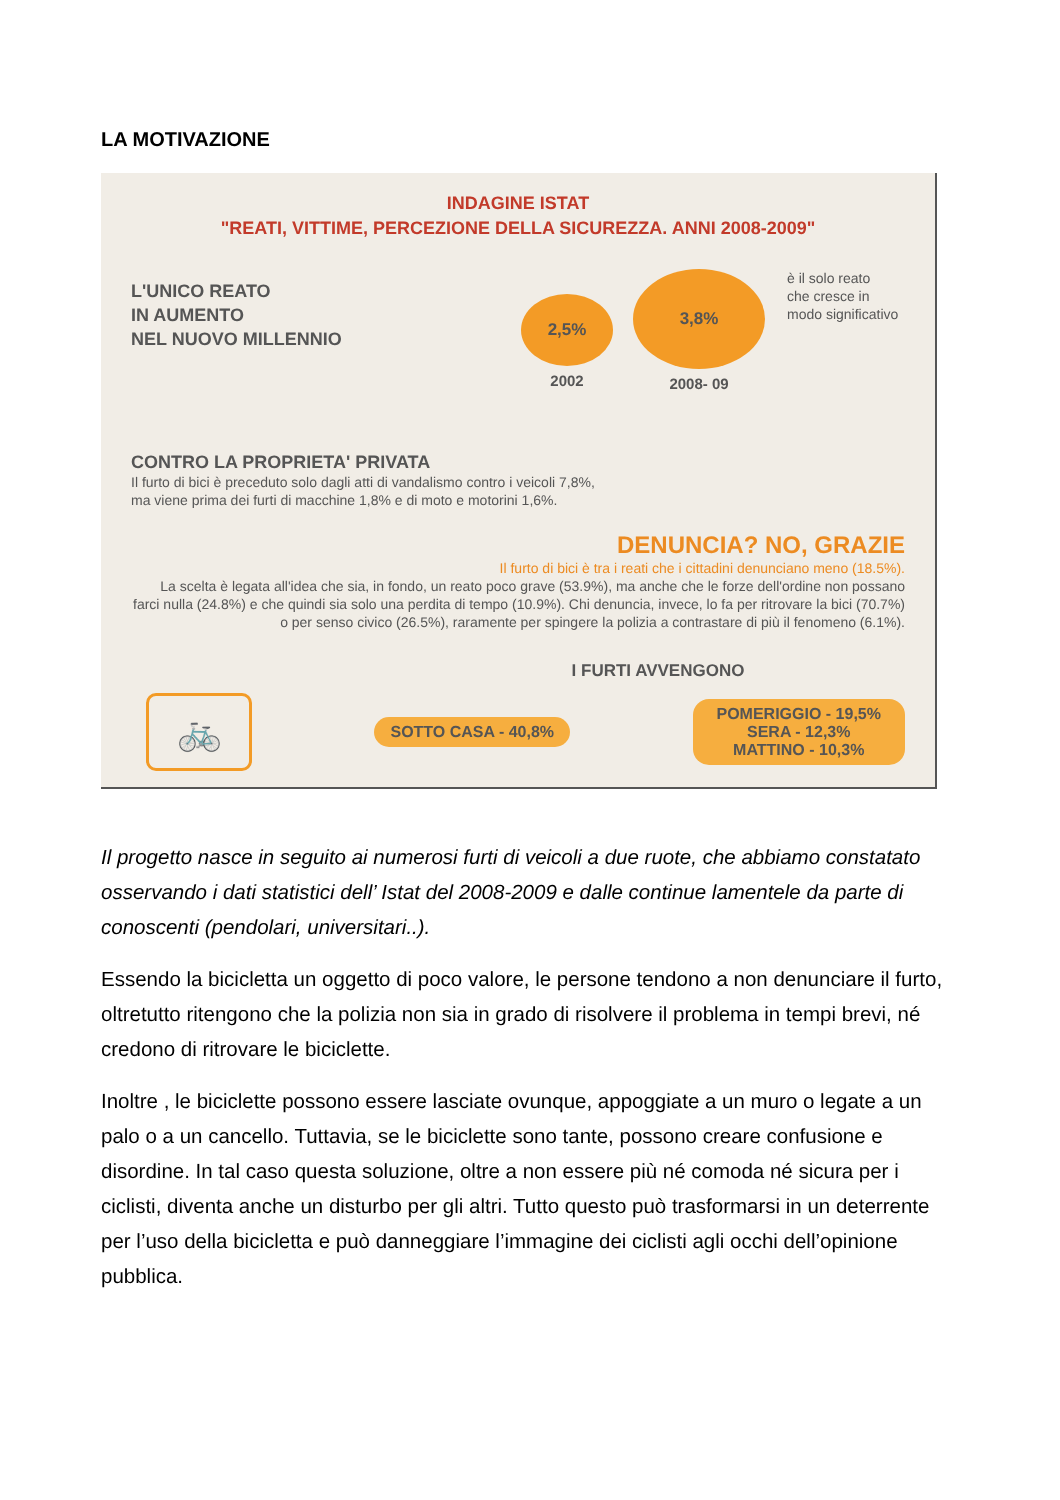LA MOTIVAZIONE
INDAGINE ISTAT
"REATI, VITTIME, PERCEZIONE DELLA SICUREZZA. ANNI 2008-2009"
L'UNICO REATO
IN AUMENTO
NEL NUOVO MILLENNIO
2,5%
2002
3,8%
2008- 09
è il solo reato
che cresce in
modo significativo
CONTRO LA PROPRIETA' PRIVATA
Il furto di bici è preceduto solo dagli atti di vandalismo contro i veicoli 7,8%,
ma viene prima dei furti di macchine 1,8% e di moto e motorini 1,6%.
DENUNCIA? NO, GRAZIE
Il furto di bici è tra i reati che i cittadini denunciano meno (18.5%).
La scelta è legata all'idea che sia, in fondo, un reato poco grave (53.9%), ma anche che le forze dell'ordine non possano farci nulla (24.8%) e che quindi sia solo una perdita di tempo (10.9%). Chi denuncia, invece, lo fa per ritrovare la bici (70.7%) o per senso civico (26.5%), raramente per spingere la polizia a contrastare di più il fenomeno (6.1%).
I FURTI AVVENGONO
🚲
SOTTO CASA - 40,8%
POMERIGGIO - 19,5%
SERA - 12,3%
MATTINO - 10,3%
Il progetto nasce in seguito ai numerosi furti di veicoli a due ruote, che abbiamo constatato osservando i dati statistici dell’ Istat del 2008-2009 e dalle continue lamentele da parte di conoscenti (pendolari, universitari..).
Essendo la bicicletta un oggetto di poco valore, le persone tendono a non denunciare il furto, oltretutto ritengono che la polizia non sia in grado di risolvere il problema in tempi brevi, né credono di ritrovare le biciclette.
Inoltre , le biciclette possono essere lasciate ovunque, appoggiate a un muro o legate a un palo o a un cancello. Tuttavia, se le biciclette sono tante, possono creare confusione e disordine. In tal caso questa soluzione, oltre a non essere più né comoda né sicura per i ciclisti, diventa anche un disturbo per gli altri. Tutto questo può trasformarsi in un deterrente per l’uso della bicicletta e può danneggiare l’immagine dei ciclisti agli occhi dell’opinione pubblica.